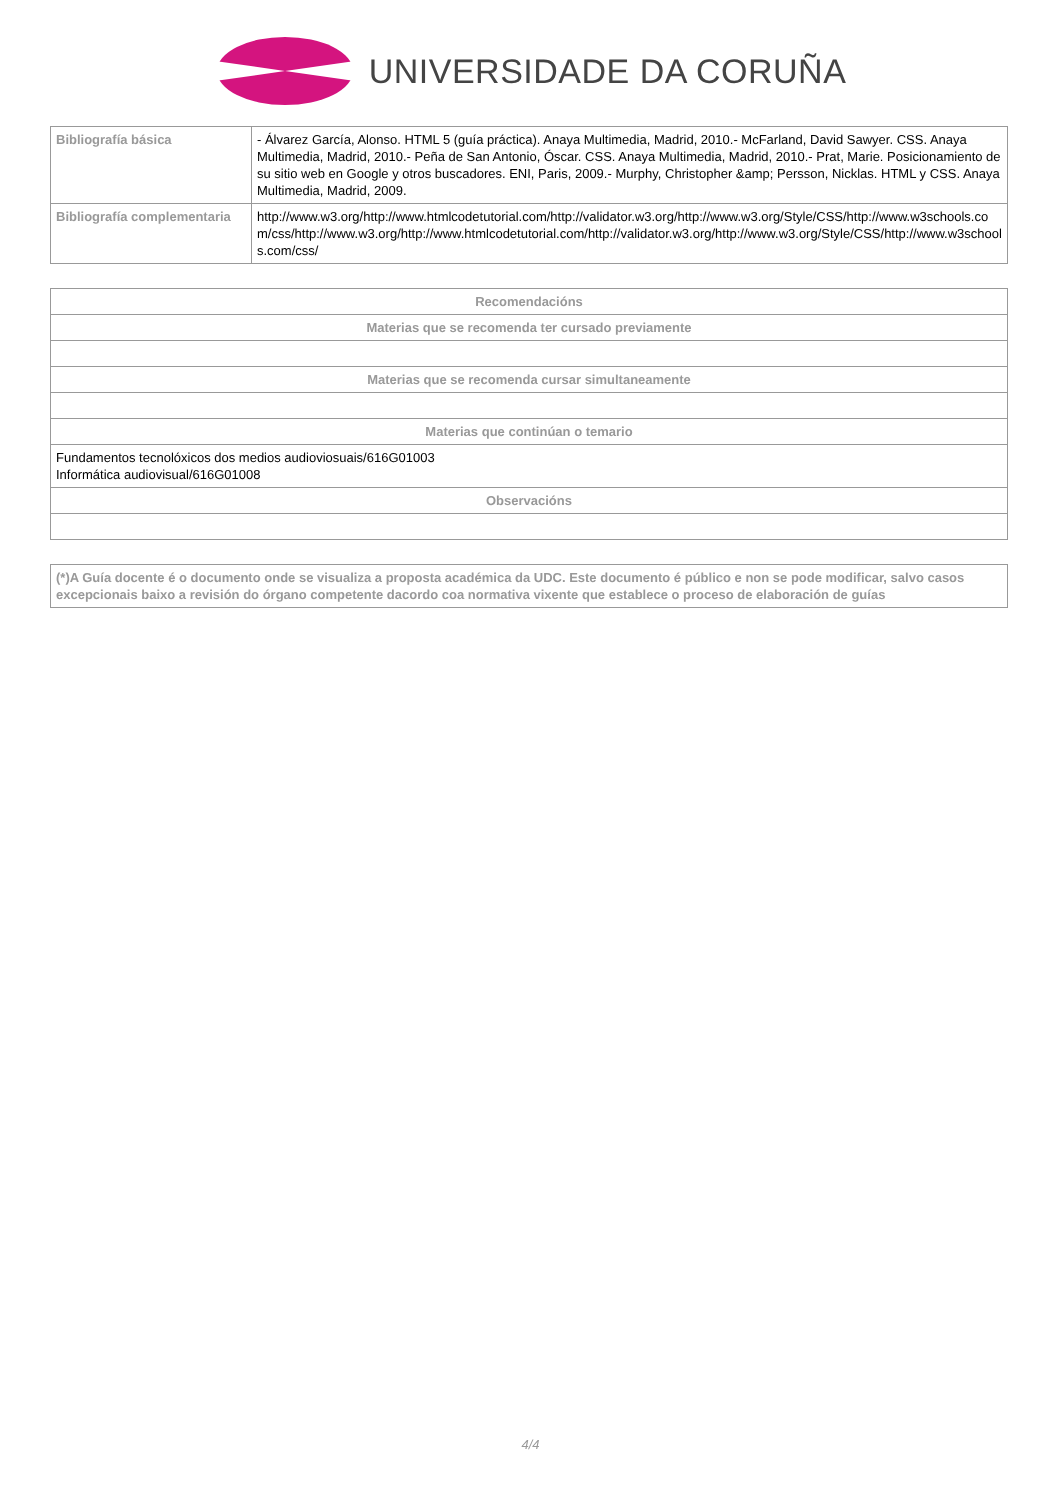UNIVERSIDADE DA CORUÑA
| Bibliografía básica | - Álvarez García, Alonso. HTML 5 (guía práctica). Anaya Multimedia, Madrid, 2010.- McFarland, David Sawyer. CSS. Anaya Multimedia, Madrid, 2010.- Peña de San Antonio, Óscar. CSS. Anaya Multimedia, Madrid, 2010.- Prat, Marie. Posicionamiento de su sitio web en Google y otros buscadores. ENI, Paris, 2009.- Murphy, Christopher &amp; Persson, Nicklas. HTML y CSS. Anaya Multimedia, Madrid, 2009. |
| Bibliografía complementaria | http://www.w3.org/http://www.htmlcodetutorial.com/http://validator.w3.org/http://www.w3.org/Style/CSS/http://www.w3schools.com/css/http://www.w3.org/http://www.htmlcodetutorial.com/http://validator.w3.org/http://www.w3.org/Style/CSS/http://www.w3schools.com/css/ |
| Recomendacións |
| --- |
| Materias que se recomenda ter cursado previamente |
| Materias que se recomenda cursar simultaneamente |
| Materias que continúan o temario |
| Fundamentos tecnolóxicos dos medios audioviosuais/616G01003 Informática audiovisual/616G01008 |
| Observacións |
| (*)A Guía docente é o documento onde se visualiza a proposta académica da UDC. Este documento é público e non se pode modificar, salvo casos excepcionais baixo a revisión do órgano competente dacordo coa normativa vixente que establece o proceso de elaboración de guías |
| --- |
4/4